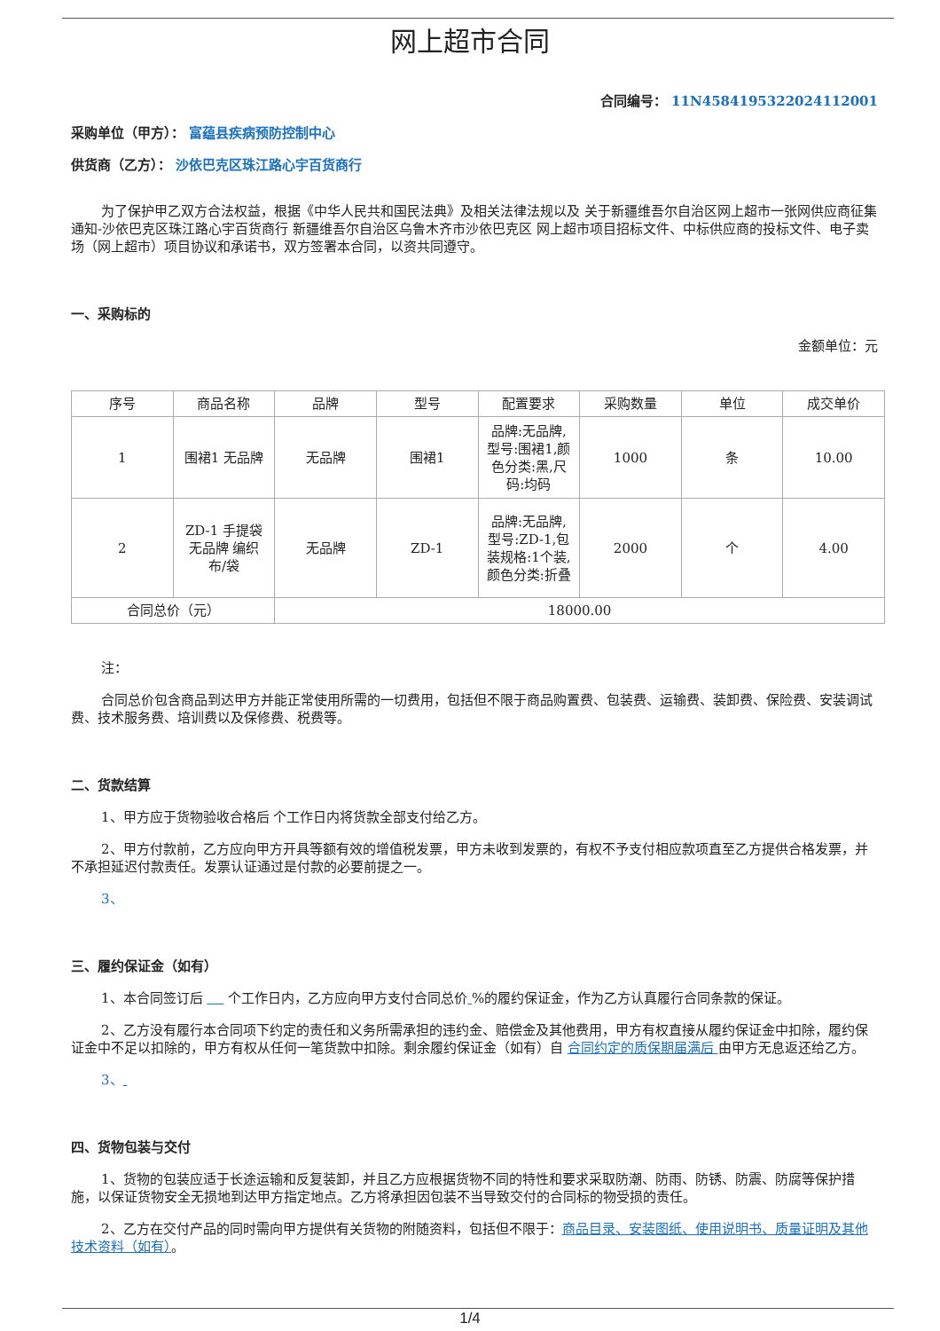网上超市合同
合同编号： 11N4584195322024112001
采购单位（甲方）： 富蕴县疾病预防控制中心
供货商（乙方）： 沙依巴克区珠江路心宇百货商行
为了保护甲乙双方合法权益，根据《中华人民共和国民法典》及相关法律法规以及 关于新疆维吾尔自治区网上超市一张网供应商征集通知-沙依巴克区珠江路心宇百货商行 新疆维吾尔自治区乌鲁木齐市沙依巴克区 网上超市项目招标文件、中标供应商的投标文件、电子卖场（网上超市）项目协议和承诺书，双方签署本合同，以资共同遵守。
一、采购标的
金额单位：元
| 序号 | 商品名称 | 品牌 | 型号 | 配置要求 | 采购数量 | 单位 | 成交单价 |
| --- | --- | --- | --- | --- | --- | --- | --- |
| 1 | 围裙1 无品牌 | 无品牌 | 围裙1 | 品牌:无品牌,型号:围裙1,颜色分类:黑,尺码:均码 | 1000 | 条 | 10.00 |
| 2 | ZD-1 手提袋 无品牌 编织布/袋 | 无品牌 | ZD-1 | 品牌:无品牌,型号:ZD-1,包装规格:1个装,颜色分类:折叠 | 2000 | 个 | 4.00 |
| 合同总价（元） | | 18000.00 | | | | | |
注：
合同总价包含商品到达甲方并能正常使用所需的一切费用，包括但不限于商品购置费、包装费、运输费、装卸费、保险费、安装调试费、技术服务费、培训费以及保修费、税费等。
二、货款结算
1、甲方应于货物验收合格后 个工作日内将货款全部支付给乙方。
2、甲方付款前，乙方应向甲方开具等额有效的增值税发票，甲方未收到发票的，有权不予支付相应款项直至乙方提供合格发票，并不承担延迟付款责任。发票认证通过是付款的必要前提之一。
3、
三、履约保证金（如有）
1、本合同签订后 个工作日内，乙方应向甲方支付合同总价 %的履约保证金，作为乙方认真履行合同条款的保证。
2、乙方没有履行本合同项下约定的责任和义务所需承担的违约金、赔偿金及其他费用，甲方有权直接从履约保证金中扣除，履约保证金中不足以扣除的，甲方有权从任何一笔货款中扣除。剩余履约保证金（如有）自 合同约定的质保期届满后 由甲方无息返还给乙方。
3、
四、货物包装与交付
1、货物的包装应适于长途运输和反复装卸，并且乙方应根据货物不同的特性和要求采取防潮、防雨、防锈、防震、防腐等保护措施，以保证货物安全无损地到达甲方指定地点。乙方将承担因包装不当导致交付的合同标的物受损的责任。
2、乙方在交付产品的同时需向甲方提供有关货物的附随资料，包括但不限于：商品目录、安装图纸、使用说明书、质量证明及其他技术资料（如有）。
1/4